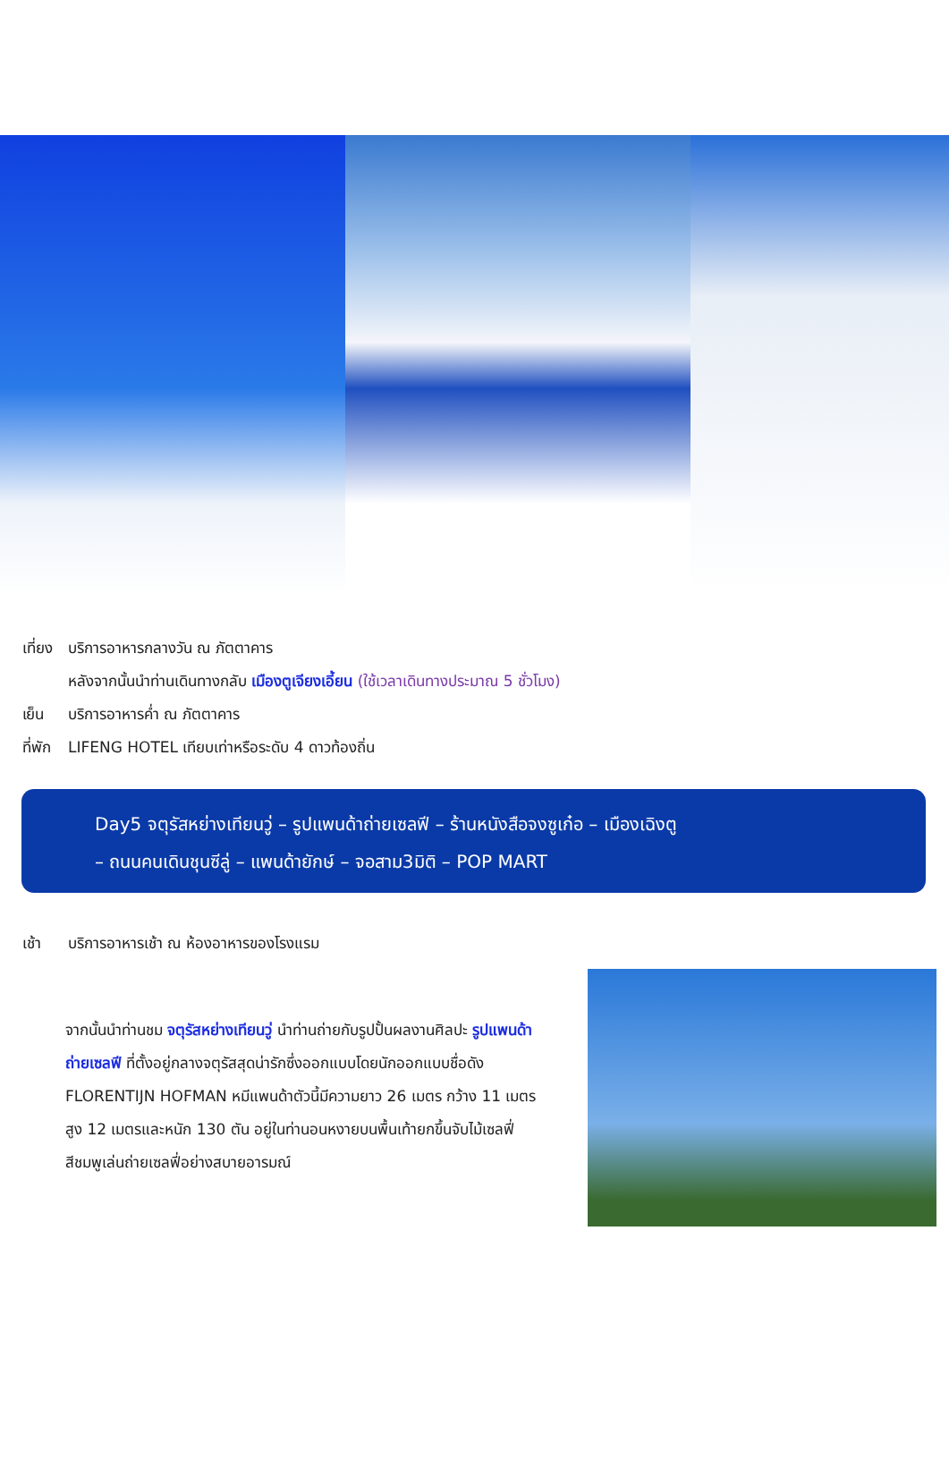เที่ยง บริการอาหารกลางวัน ณ ภัตตาคาร
หลังจากนั้นนำท่านเดินทางกลับ เมืองตูเจียงเอี้ยน (ใช้เวลาเดินทางประมาณ 5 ชั่วโมง)
เย็น บริการอาหารค่ำ ณ ภัตตาคาร
ที่พัก LIFENG HOTEL เทียบเท่าหรือระดับ 4 ดาวท้องถิ่น
Day5 จตุรัสหย่างเทียนวู่ – รูปแพนด้าถ่ายเซลฟี – ร้านหนังสือจงซูเก๋อ – เมืองเฉิงตู
– ถนนคนเดินชุนซีลู่ – แพนด้ายักษ์ – จอสาม3มิติ – POP MART
เช้า บริการอาหารเช้า ณ ห้องอาหารของโรงแรม
จากนั้นนำท่านชม จตุรัสหย่างเทียนวู่ นำท่านถ่ายกับรูปปั้นผลงานศิลปะ รูปแพนด้าถ่ายเซลฟี ที่ตั้งอยู่กลางจตุรัสสุดน่ารักซึ่งออกแบบโดยนักออกแบบชื่อดัง FLORENTIJN HOFMAN หมีแพนด้าตัวนี้มีความยาว 26 เมตร กว้าง 11 เมตร สูง 12 เมตรและหนัก 130 ตัน อยู่ในท่านอนหงายบนพื้นเท้ายกขึ้นจับไม้เซลฟี่สีชมพูเล่นถ่ายเซลฟี่อย่างสบายอารมณ์